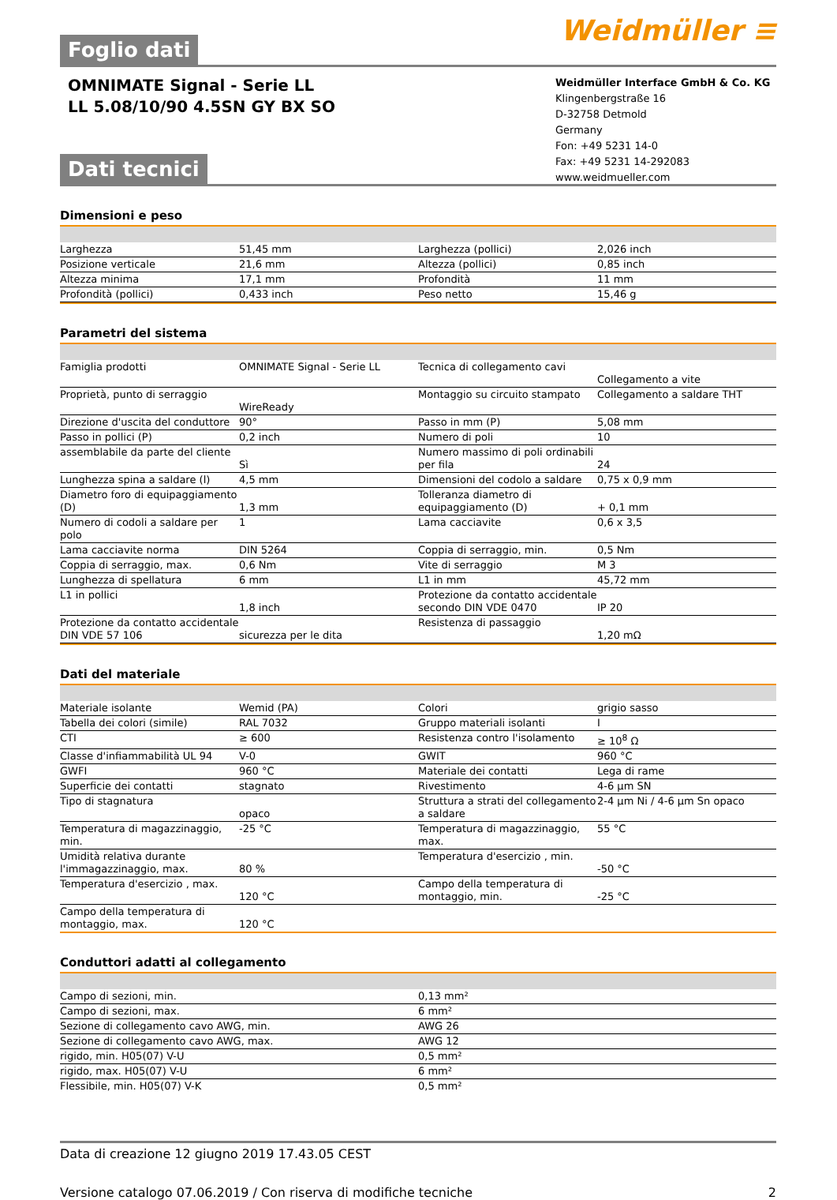Weidmüller ≡
Foglio dati
OMNIMATE Signal - Serie LL
LL 5.08/10/90 4.5SN GY BX SO
Weidmüller Interface GmbH & Co. KG
Klingenbergstraße 16
D-32758 Detmold
Germany
Fon: +49 5231 14-0
Fax: +49 5231 14-292083
www.weidmueller.com
Dati tecnici
Dimensioni e peso
| Larghezza | 51,45 mm | | Larghezza (pollici) | 2,026 inch |
| Posizione verticale | 21,6 mm | | Altezza (pollici) | 0,85 inch |
| Altezza minima | 17,1 mm | | Profondità | 11 mm |
| Profondità (pollici) | 0,433 inch | | Peso netto | 15,46 g |
Parametri del sistema
| Famiglia prodotti | OMNIMATE Signal - Serie LL | | Tecnica di collegamento cavi | Collegamento a vite |
| Proprietà, punto di serraggio | WireReady | | Montaggio su circuito stampato | Collegamento a saldare THT |
| Direzione d'uscita del conduttore | 90° | | Passo in mm (P) | 5,08 mm |
| Passo in pollici (P) | 0,2 inch | | Numero di poli | 10 |
| assemblabile da parte del cliente | Sì | | Numero massimo di poli ordinabili per fila | 24 |
| Lunghezza spina a saldare (l) | 4,5 mm | | Dimensioni del codolo a saldare | 0,75 x 0,9 mm |
| Diametro foro di equipaggiamento (D) | 1,3 mm | | Tolleranza diametro di equipaggiamento (D) | + 0,1 mm |
| Numero di codoli a saldare per polo | 1 | | Lama cacciavite | 0,6 x 3,5 |
| Lama cacciavite norma | DIN 5264 | | Coppia di serraggio, min. | 0,5 Nm |
| Coppia di serraggio, max. | 0,6 Nm | | Vite di serraggio | M 3 |
| Lunghezza di spellatura | 6 mm | | L1 in mm | 45,72 mm |
| L1 in pollici | 1,8 inch | | Protezione da contatto accidentale secondo DIN VDE 0470 | IP 20 |
| Protezione da contatto accidentale DIN VDE 57 106 | sicurezza per le dita | | Resistenza di passaggio | 1,20 mΩ |
Dati del materiale
| Materiale isolante | Wemid (PA) | | Colori | grigio sasso |
| Tabella dei colori (simile) | RAL 7032 | | Gruppo materiali isolanti | I |
| CTI | ≥ 600 | | Resistenza contro l'isolamento | ≥ 10<sup>8</sup> Ω |
| Classe d'infiammabilità UL 94 | V-0 | | GWIT | 960 °C |
| GWFI | 960 °C | | Materiale dei contatti | Lega di rame |
| Superficie dei contatti | stagnato | | Rivestimento | 4-6 µm SN |
| Tipo di stagnatura | opaco | | Struttura a strati del collegamento a saldare | 2-4 µm Ni / 4-6 µm Sn opaco |
| Temperatura di magazzinaggio, min. | -25 °C | | Temperatura di magazzinaggio, max. | 55 °C |
| Umidità relativa durante l'immagazzinaggio, max. | 80 % | | Temperatura d'esercizio , min. | -50 °C |
| Temperatura d'esercizio , max. | 120 °C | | Campo della temperatura di montaggio, min. | -25 °C |
| Campo della temperatura di montaggio, max. | 120 °C | | | |
Conduttori adatti al collegamento
| Campo di sezioni, min. | 0,13 mm² |
| Campo di sezioni, max. | 6 mm² |
| Sezione di collegamento cavo AWG, min. | AWG 26 |
| Sezione di collegamento cavo AWG, max. | AWG 12 |
| rigido, min. H05(07) V-U | 0,5 mm² |
| rigido, max. H05(07) V-U | 6 mm² |
| Flessibile, min. H05(07) V-K | 0,5 mm² |
Data di creazione 12 giugno 2019 17.43.05 CEST
Versione catalogo 07.06.2019 / Con riserva di modifiche tecniche 2